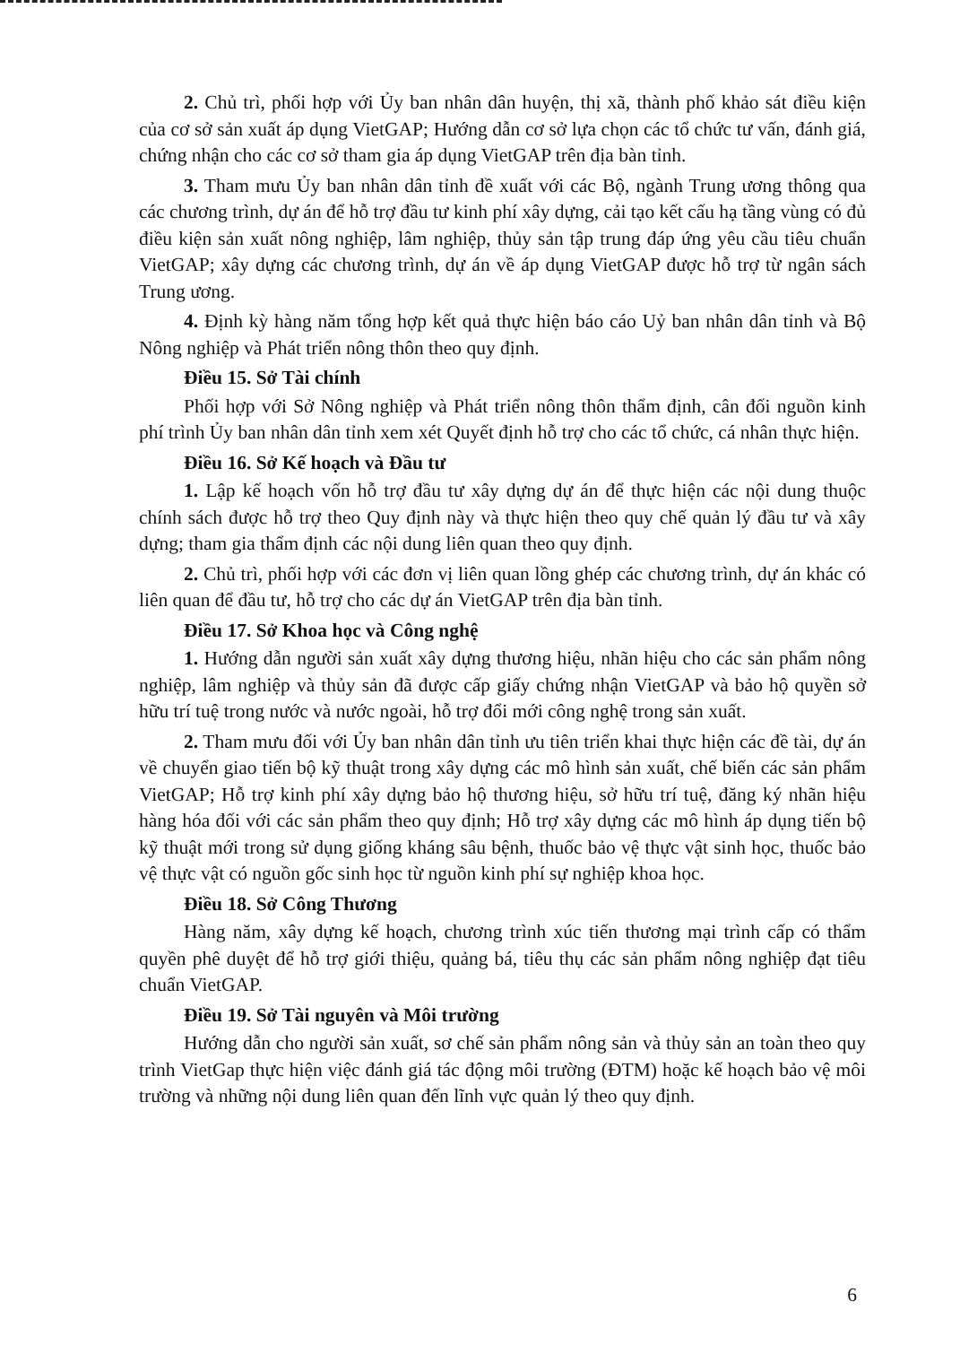2. Chủ trì, phối hợp với Ủy ban nhân dân huyện, thị xã, thành phố khảo sát điều kiện của cơ sở sản xuất áp dụng VietGAP; Hướng dẫn cơ sở lựa chọn các tổ chức tư vấn, đánh giá, chứng nhận cho các cơ sở tham gia áp dụng VietGAP trên địa bàn tỉnh.
3. Tham mưu Ủy ban nhân dân tỉnh đề xuất với các Bộ, ngành Trung ương thông qua các chương trình, dự án để hỗ trợ đầu tư kinh phí xây dựng, cải tạo kết cấu hạ tầng vùng có đủ điều kiện sản xuất nông nghiệp, lâm nghiệp, thủy sản tập trung đáp ứng yêu cầu tiêu chuẩn VietGAP; xây dựng các chương trình, dự án về áp dụng VietGAP được hỗ trợ từ ngân sách Trung ương.
4. Định kỳ hàng năm tổng hợp kết quả thực hiện báo cáo Uỷ ban nhân dân tỉnh và Bộ Nông nghiệp và Phát triển nông thôn theo quy định.
Điều 15. Sở Tài chính
Phối hợp với Sở Nông nghiệp và Phát triển nông thôn thẩm định, cân đối nguồn kinh phí trình Ủy ban nhân dân tỉnh xem xét Quyết định hỗ trợ cho các tổ chức, cá nhân thực hiện.
Điều 16. Sở Kế hoạch và Đầu tư
1. Lập kế hoạch vốn hỗ trợ đầu tư xây dựng dự án để thực hiện các nội dung thuộc chính sách được hỗ trợ theo Quy định này và thực hiện theo quy chế quản lý đầu tư và xây dựng; tham gia thẩm định các nội dung liên quan theo quy định.
2. Chủ trì, phối hợp với các đơn vị liên quan lồng ghép các chương trình, dự án khác có liên quan để đầu tư, hỗ trợ cho các dự án VietGAP trên địa bàn tỉnh.
Điều 17. Sở Khoa học và Công nghệ
1. Hướng dẫn người sản xuất xây dựng thương hiệu, nhãn hiệu cho các sản phẩm nông nghiệp, lâm nghiệp và thủy sản đã được cấp giấy chứng nhận VietGAP và bảo hộ quyền sở hữu trí tuệ trong nước và nước ngoài, hỗ trợ đổi mới công nghệ trong sản xuất.
2. Tham mưu đối với Ủy ban nhân dân tỉnh ưu tiên triển khai thực hiện các đề tài, dự án về chuyển giao tiến bộ kỹ thuật trong xây dựng các mô hình sản xuất, chế biến các sản phẩm VietGAP; Hỗ trợ kinh phí xây dựng bảo hộ thương hiệu, sở hữu trí tuệ, đăng ký nhãn hiệu hàng hóa đối với các sản phẩm theo quy định; Hỗ trợ xây dựng các mô hình áp dụng tiến bộ kỹ thuật mới trong sử dụng giống kháng sâu bệnh, thuốc bảo vệ thực vật sinh học, thuốc bảo vệ thực vật có nguồn gốc sinh học từ nguồn kinh phí sự nghiệp khoa học.
Điều 18. Sở Công Thương
Hàng năm, xây dựng kế hoạch, chương trình xúc tiến thương mại trình cấp có thẩm quyền phê duyệt để hỗ trợ giới thiệu, quảng bá, tiêu thụ các sản phẩm nông nghiệp đạt tiêu chuẩn VietGAP.
Điều 19. Sở Tài nguyên và Môi trường
Hướng dẫn cho người sản xuất, sơ chế sản phẩm nông sản và thủy sản an toàn theo quy trình VietGap thực hiện việc đánh giá tác động môi trường (ĐTM) hoặc kế hoạch bảo vệ môi trường và những nội dung liên quan đến lĩnh vực quản lý theo quy định.
6